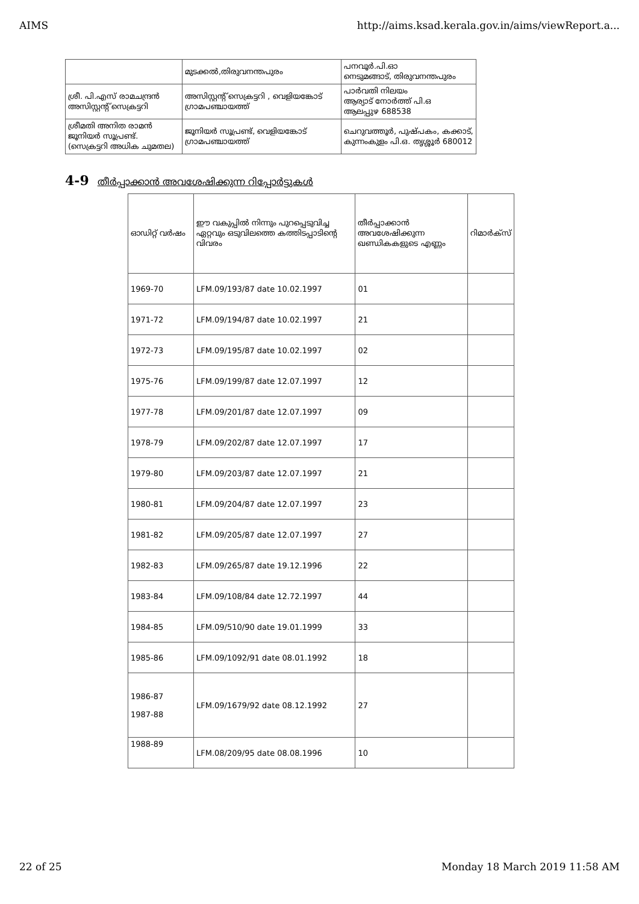AIMS http://aims.ksad.kerala.gov.in/aims/viewReport.a...
| | മുടക്കൽ,തിരുവനന്തപുരം | പനവൂർ.പി.ഓ നെടുമങ്ങാട്, തിരുവനന്തപുരം |
| ശ്രീ. പി.എസ് രാമചന്ദ്രൻ അസിസ്റ്റന്റ് സെക്രട്ടറി | അസിസ്റ്റന്റ് സെക്രട്ടറി , വെളിയങ്കോട് ഗ്രാമപഞ്ചായത്ത് | പാർവതി നിലയം ആര്യാട് നോർത്ത് പി.ഒ ആലപ്പുഴ 688538 |
| ശ്രീമതി അനിത രാമൻ ജൂനിയർ സൂപ്രണ്ട്. (സെക്രട്ടറി അധിക ചുമതല) | ജൂനിയർ സൂപ്രണ്ട്, വെളിയങ്കോട് ഗ്രാമപഞ്ചായത്ത് | ചെറുവത്തൂർ, പുഷ്പകം, കക്കാട്, കുന്നംകുളം പി.ഒ. തൃശ്ശൂർ 680012 |
4-9 തീർപ്പാക്കാൻ അവശേഷിക്കുന്ന റിപ്പോർട്ടുകൾ
| ഓഡിറ്റ് വർഷം | ഈ വകുപ്പിൽ നിന്നും പുറപ്പെടുവിച്ച ഏറ്റവും ഒടുവിലത്തെ കത്തിടപ്പാടിന്റെ വിവരം | തീർപ്പാക്കാൻ അവശേഷിക്കുന്ന ഖണ്ഡികകളുടെ എണ്ണം | റിമാർക്സ് |
| 1969-70 | LFM.09/193/87 date 10.02.1997 | 01 | |
| 1971-72 | LFM.09/194/87 date 10.02.1997 | 21 | |
| 1972-73 | LFM.09/195/87 date 10.02.1997 | 02 | |
| 1975-76 | LFM.09/199/87 date 12.07.1997 | 12 | |
| 1977-78 | LFM.09/201/87 date 12.07.1997 | 09 | |
| 1978-79 | LFM.09/202/87 date 12.07.1997 | 17 | |
| 1979-80 | LFM.09/203/87 date 12.07.1997 | 21 | |
| 1980-81 | LFM.09/204/87 date 12.07.1997 | 23 | |
| 1981-82 | LFM.09/205/87 date 12.07.1997 | 27 | |
| 1982-83 | LFM.09/265/87 date 19.12.1996 | 22 | |
| 1983-84 | LFM.09/108/84 date 12.72.1997 | 44 | |
| 1984-85 | LFM.09/510/90 date 19.01.1999 | 33 | |
| 1985-86 | LFM.09/1092/91 date 08.01.1992 | 18 | |
| 1986-87 1987-88 | LFM.09/1679/92 date 08.12.1992 | 27 | |
| 1988-89 | LFM.08/209/95 date 08.08.1996 | 10 | |
22 of 25 Monday 18 March 2019 11:58 AM